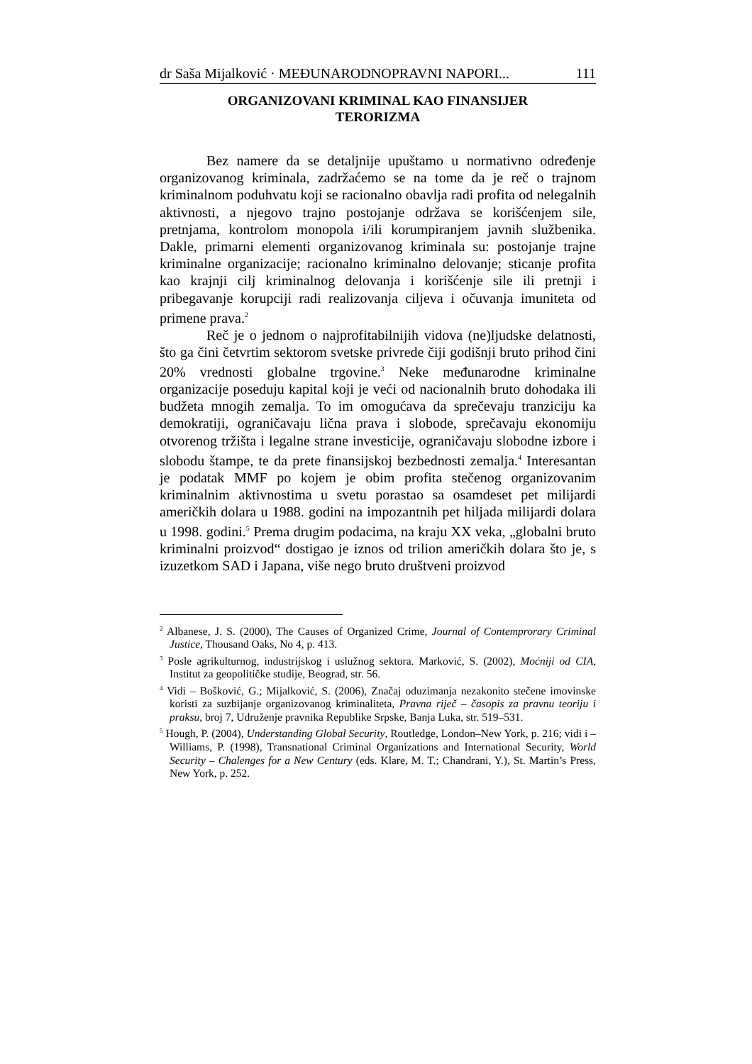dr Saša Mijalković · MEĐUNARODNOPRAVNI NAPORI... 111
ORGANIZOVANI KRIMINAL KAO FINANSIJER
TERORIZMA
Bez namere da se detaljnije upuštamo u normativno određenje organizovanog kriminala, zadržaćemo se na tome da je reč o trajnom kriminalnom poduhvatu koji se racionalno obavlja radi profita od nelegalnih aktivnosti, a njegovo trajno postojanje održava se korišćenjem sile, pretnjama, kontrolom monopola i/ili korumpiranjem javnih službenika. Dakle, primarni elementi organizovanog kriminala su: postojanje trajne kriminalne organizacije; racionalno kriminalno delovanje; sticanje profita kao krajnji cilj kriminalnog delovanja i korišćenje sile ili pretnji i pribegavanje korupciji radi realizovanja ciljeva i očuvanja imuniteta od primene prava.<sup>2</sup>
Reč je o jednom o najprofitabilnijih vidova (ne)ljudske delatnosti, što ga čini četvrtim sektorom svetske privrede čiji godišnji bruto prihod čini 20% vrednosti globalne trgovine.<sup>3</sup> Neke međunarodne kriminalne organizacije poseduju kapital koji je veći od nacionalnih bruto dohodaka ili budžeta mnogih zemalja. To im omogućava da sprečevaju tranziciju ka demokratiji, ograničavaju lična prava i slobode, sprečavaju ekonomiju otvorenog tržišta i legalne strane investicije, ograničavaju slobodne izbore i slobodu štampe, te da prete finansijskoj bezbednosti zemalja.<sup>4</sup> Interesantan je podatak MMF po kojem je obim profita stečenog organizovanim kriminalnim aktivnostima u svetu porastao sa osamdeset pet milijardi američkih dolara u 1988. godini na impozantnih pet hiljada milijardi dolara u 1998. godini.<sup>5</sup> Prema drugim podacima, na kraju XX veka, „globalni bruto kriminalni proizvod“ dostigao je iznos od trilion američkih dolara što je, s izuzetkom SAD i Japana, više nego bruto društveni proizvod
<sup>2</sup> Albanese, J. S. (2000), The Causes of Organized Crime, Journal of Contemprorary Criminal Justice, Thousand Oaks, No 4, p. 413.
<sup>3</sup> Posle agrikulturnog, industrijskog i uslužnog sektora. Marković, S. (2002), Moćniji od CIA, Institut za geopolitičke studije, Beograd, str. 56.
<sup>4</sup> Vidi – Bošković, G.; Mijalković, S. (2006), Značaj oduzimanja nezakonito stečene imovinske koristi za suzbijanje organizovanog kriminaliteta, Pravna riječ – časopis za pravnu teoriju i praksu, broj 7, Udruženje pravnika Republike Srpske, Banja Luka, str. 519–531.
<sup>5</sup> Hough, P. (2004), Understanding Global Security, Routledge, London–New York, p. 216; vidi i – Williams, P. (1998), Transnational Criminal Organizations and International Security, World Security – Chalenges for a New Century (eds. Klare, M. T.; Chandrani, Y.), St. Martin’s Press, New York, p. 252.